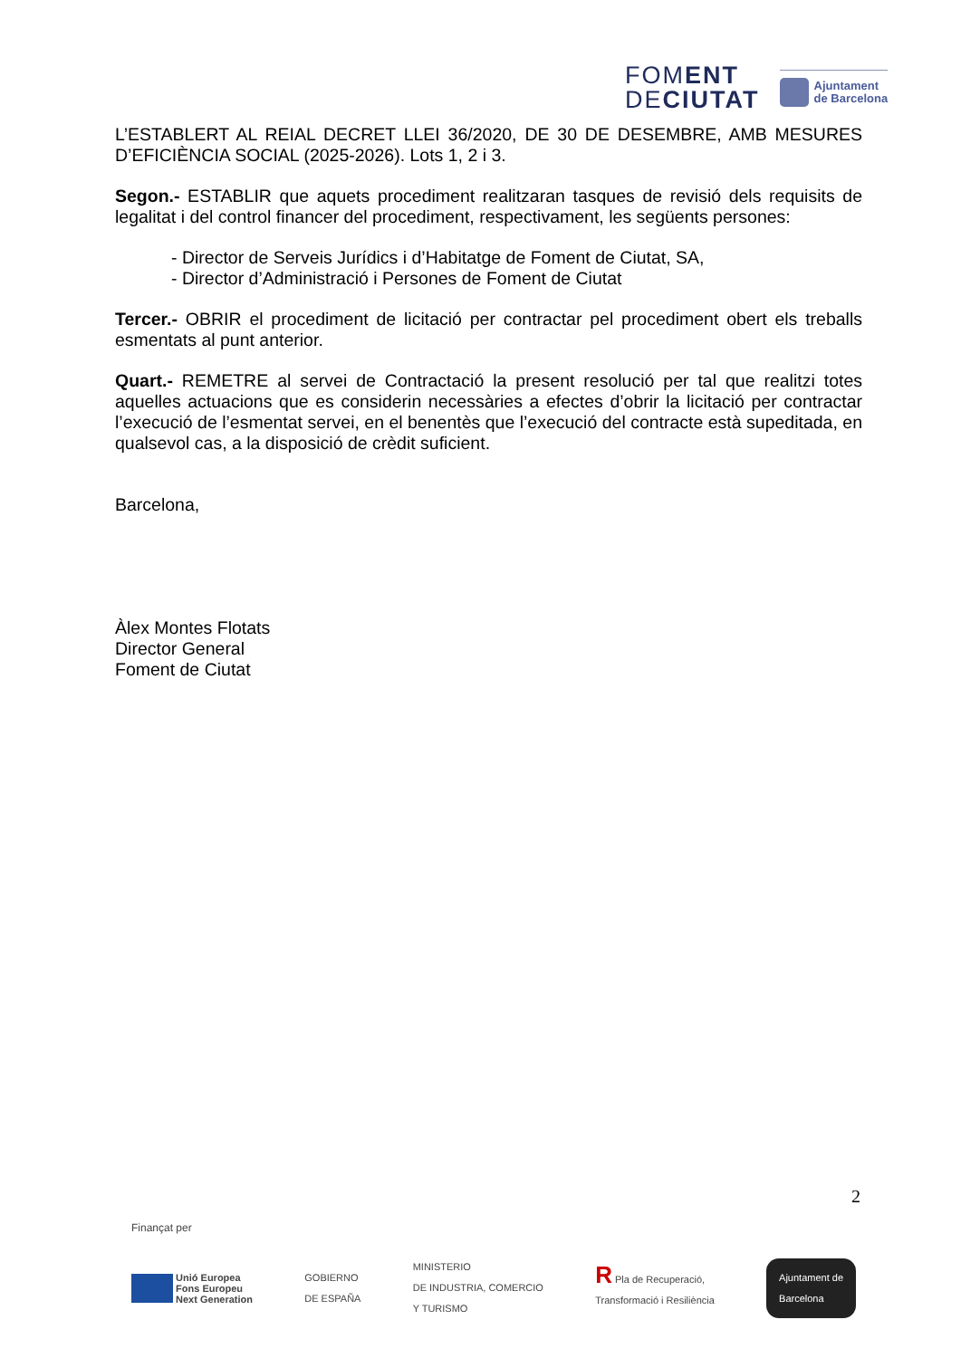FOMENT
DECIUTAT
Ajuntament
de Barcelona
L’ESTABLERT AL REIAL DECRET LLEI 36/2020, DE 30 DE DESEMBRE, AMB MESURES D’EFICIÈNCIA SOCIAL (2025-2026). Lots 1, 2 i 3.
Segon.- ESTABLIR que aquets procediment realitzaran tasques de revisió dels requisits de legalitat i del control financer del procediment, respectivament, les següents persones:
- Director de Serveis Jurídics i d’Habitatge de Foment de Ciutat, SA,
- Director d’Administració i Persones de Foment de Ciutat
Tercer.- OBRIR el procediment de licitació per contractar pel procediment obert els treballs esmentats al punt anterior.
Quart.- REMETRE al servei de Contractació la present resolució per tal que realitzi totes aquelles actuacions que es considerin necessàries a efectes d’obrir la licitació per contractar l’execució de l’esmentat servei, en el benentès que l’execució del contracte està supeditada, en qualsevol cas, a la disposició de crèdit suficient.
Barcelona,
Àlex Montes Flotats
Director General
Foment de Ciutat
2
Finançat per
Unió Europea
Fons Europeu
Next Generation
GOBIERNO
DE ESPAÑA
MINISTERIO
DE INDUSTRIA, COMERCIO
Y TURISMO
R Pla de Recuperació,
Transformació i Resiliència
Ajuntament de
Barcelona